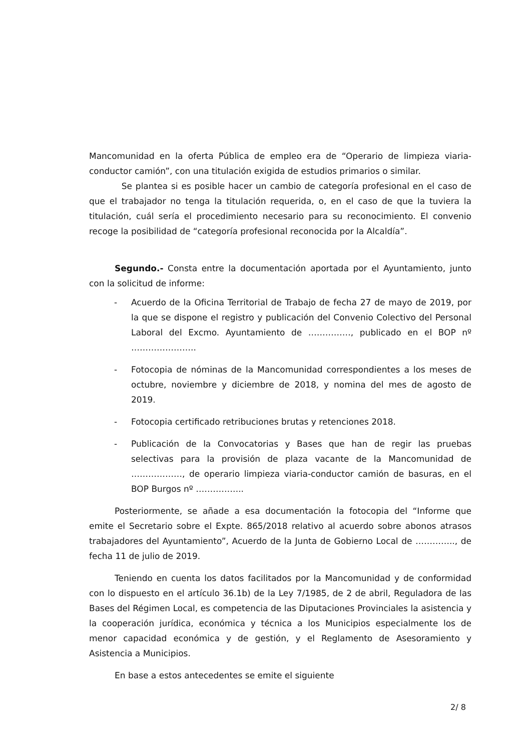Mancomunidad en la oferta Pública de empleo era de “Operario de limpieza viaria-conductor camión”, con una titulación exigida de estudios primarios o similar.
Se plantea si es posible hacer un cambio de categoría profesional en el caso de que el trabajador no tenga la titulación requerida, o, en el caso de que la tuviera la titulación, cuál sería el procedimiento necesario para su reconocimiento. El convenio recoge la posibilidad de “categoría profesional reconocida por la Alcaldía”.
Segundo.- Consta entre la documentación aportada por el Ayuntamiento, junto con la solicitud de informe:
- Acuerdo de la Oficina Territorial de Trabajo de fecha 27 de mayo de 2019, por la que se dispone el registro y publicación del Convenio Colectivo del Personal Laboral del Excmo. Ayuntamiento de ……………, publicado en el BOP nº …………………..
- Fotocopia de nóminas de la Mancomunidad correspondientes a los meses de octubre, noviembre y diciembre de 2018, y nomina del mes de agosto de 2019.
- Fotocopia certificado retribuciones brutas y retenciones 2018.
- Publicación de la Convocatorias y Bases que han de regir las pruebas selectivas para la provisión de plaza vacante de la Mancomunidad de ………………, de operario limpieza viaria-conductor camión de basuras, en el BOP Burgos nº ……………..
Posteriormente, se añade a esa documentación la fotocopia del “Informe que emite el Secretario sobre el Expte. 865/2018 relativo al acuerdo sobre abonos atrasos trabajadores del Ayuntamiento”, Acuerdo de la Junta de Gobierno Local de ………….., de fecha 11 de julio de 2019.
Teniendo en cuenta los datos facilitados por la Mancomunidad y de conformidad con lo dispuesto en el artículo 36.1b) de la Ley 7/1985, de 2 de abril, Reguladora de las Bases del Régimen Local, es competencia de las Diputaciones Provinciales la asistencia y la cooperación jurídica, económica y técnica a los Municipios especialmente los de menor capacidad económica y de gestión, y el Reglamento de Asesoramiento y Asistencia a Municipios.
En base a estos antecedentes se emite el siguiente
2/ 8